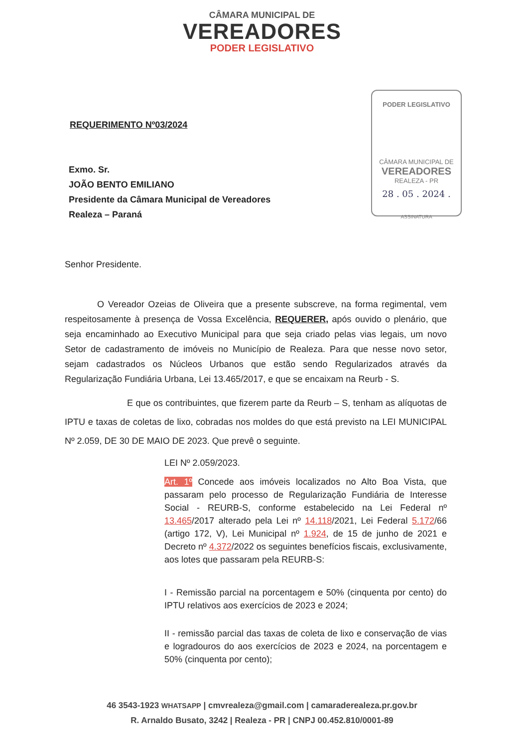CÂMARA MUNICIPAL DE
VEREADORES
PODER LEGISLATIVO
PODER LEGISLATIVO
CÂMARA MUNICIPAL DE
VEREADORES
REALEZA - PR
28 . 05 . 2024 .
ASSINATURA
REQUERIMENTO Nº03/2024
Exmo. Sr.
JOÃO BENTO EMILIANO
Presidente da Câmara Municipal de Vereadores
Realeza – Paraná
Senhor Presidente.
O Vereador Ozeias de Oliveira que a presente subscreve, na forma regimental, vem respeitosamente à presença de Vossa Excelência, REQUERER, após ouvido o plenário, que seja encaminhado ao Executivo Municipal para que seja criado pelas vias legais, um novo Setor de cadastramento de imóveis no Município de Realeza. Para que nesse novo setor, sejam cadastrados os Núcleos Urbanos que estão sendo Regularizados através da Regularização Fundiária Urbana, Lei 13.465/2017, e que se encaixam na Reurb - S.
E que os contribuintes, que fizerem parte da Reurb – S, tenham as alíquotas de IPTU e taxas de coletas de lixo, cobradas nos moldes do que está previsto na LEI MUNICIPAL Nº 2.059, DE 30 DE MAIO DE 2023. Que prevê o seguinte.
LEI Nº 2.059/2023.
Art. 1º Concede aos imóveis localizados no Alto Boa Vista, que passaram pelo processo de Regularização Fundiária de Interesse Social - REURB-S, conforme estabelecido na Lei Federal nº 13.465/2017 alterado pela Lei nº 14.118/2021, Lei Federal 5.172/66 (artigo 172, V), Lei Municipal nº 1.924, de 15 de junho de 2021 e Decreto nº 4.372/2022 os seguintes benefícios fiscais, exclusivamente, aos lotes que passaram pela REURB-S:
I - Remissão parcial na porcentagem e 50% (cinquenta por cento) do IPTU relativos aos exercícios de 2023 e 2024;
II - remissão parcial das taxas de coleta de lixo e conservação de vias e logradouros do aos exercícios de 2023 e 2024, na porcentagem e 50% (cinquenta por cento);
46 3543-1923 WHATSAPP | cmvrealeza@gmail.com | camaraderealeza.pr.gov.br
R. Arnaldo Busato, 3242 | Realeza - PR | CNPJ 00.452.810/0001-89